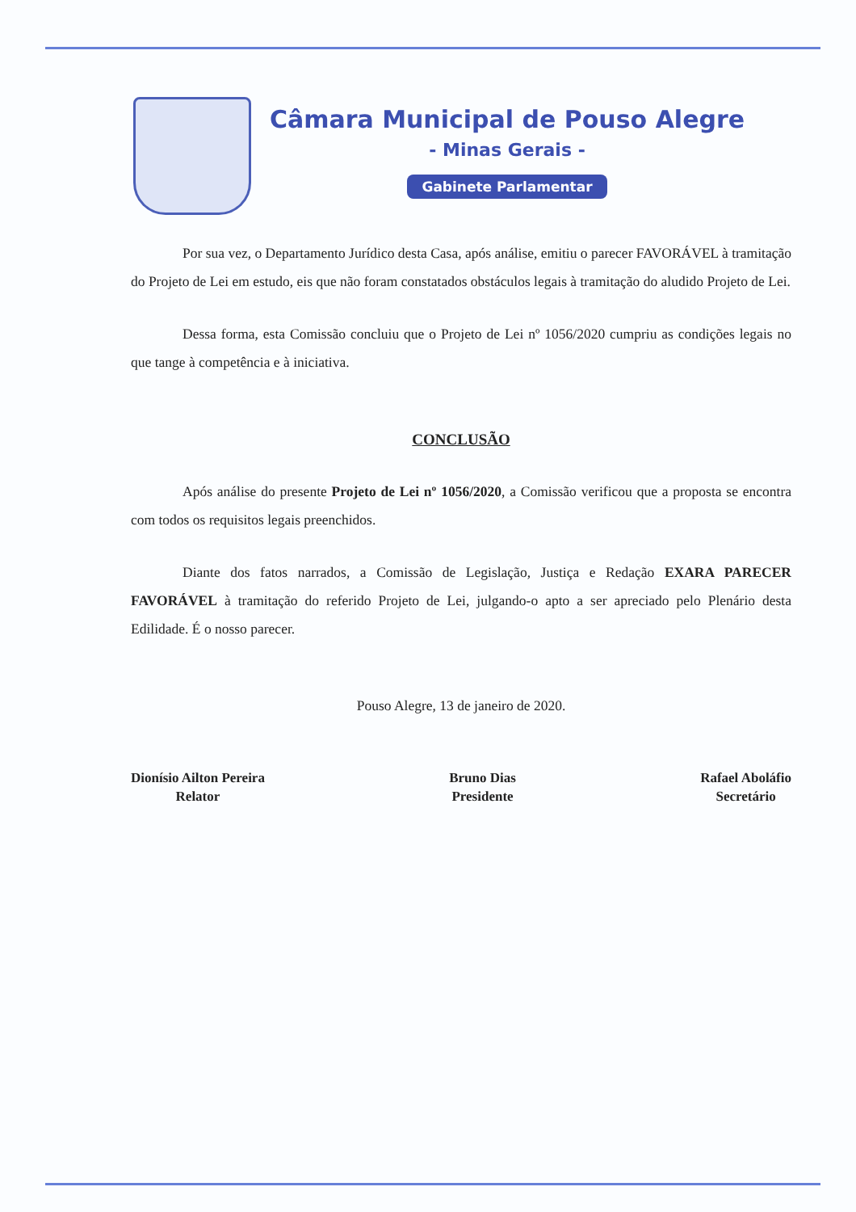Câmara Municipal de Pouso Alegre
- Minas Gerais -
Gabinete Parlamentar
Por sua vez, o Departamento Jurídico desta Casa, após análise, emitiu o parecer FAVORÁVEL à tramitação do Projeto de Lei em estudo, eis que não foram constatados obstáculos legais à tramitação do aludido Projeto de Lei.
Dessa forma, esta Comissão concluiu que o Projeto de Lei nº 1056/2020 cumpriu as condições legais no que tange à competência e à iniciativa.
CONCLUSÃO
Após análise do presente Projeto de Lei nº 1056/2020, a Comissão verificou que a proposta se encontra com todos os requisitos legais preenchidos.
Diante dos fatos narrados, a Comissão de Legislação, Justiça e Redação EXARA PARECER FAVORÁVEL à tramitação do referido Projeto de Lei, julgando-o apto a ser apreciado pelo Plenário desta Edilidade. É o nosso parecer.
Pouso Alegre, 13 de janeiro de 2020.
Dionísio Ailton Pereira
Relator
Bruno Dias
Presidente
Rafael Aboláfio
Secretário